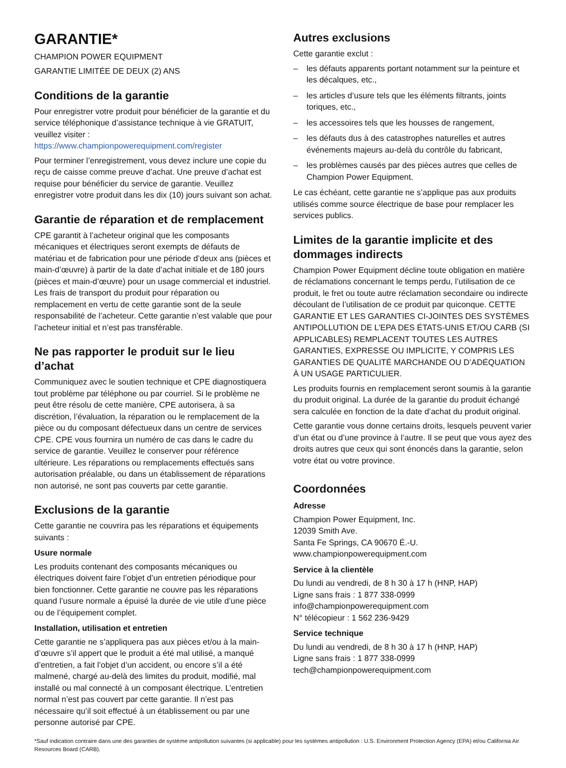GARANTIE*
CHAMPION POWER EQUIPMENT
GARANTIE LIMITÉE DE DEUX (2) ANS
Conditions de la garantie
Pour enregistrer votre produit pour bénéficier de la garantie et du service téléphonique d’assistance technique à vie GRATUIT, veuillez visiter :
https://www.championpowerequipment.com/register
Pour terminer l’enregistrement, vous devez inclure une copie du reçu de caisse comme preuve d’achat. Une preuve d’achat est requise pour bénéficier du service de garantie. Veuillez enregistrer votre produit dans les dix (10) jours suivant son achat.
Garantie de réparation et de remplacement
CPE garantit à l’acheteur original que les composants mécaniques et électriques seront exempts de défauts de matériau et de fabrication pour une période d’deux ans (pièces et main-d’œuvre) à partir de la date d’achat initiale et de 180 jours (pièces et main-d’œuvre) pour un usage commercial et industriel. Les frais de transport du produit pour réparation ou remplacement en vertu de cette garantie sont de la seule responsabilité de l’acheteur. Cette garantie n’est valable que pour l’acheteur initial et n’est pas transférable.
Ne pas rapporter le produit sur le lieu d’achat
Communiquez avec le soutien technique et CPE diagnostiquera tout problème par téléphone ou par courriel. Si le problème ne peut être résolu de cette manière, CPE autorisera, à sa discrétion, l’évaluation, la réparation ou le remplacement de la pièce ou du composant défectueux dans un centre de services CPE. CPE vous fournira un numéro de cas dans le cadre du service de garantie. Veuillez le conserver pour référence ultérieure. Les réparations ou remplacements effectués sans autorisation préalable, ou dans un établissement de réparations non autorisé, ne sont pas couverts par cette garantie.
Exclusions de la garantie
Cette garantie ne couvrira pas les réparations et équipements suivants :
Usure normale
Les produits contenant des composants mécaniques ou électriques doivent faire l’objet d’un entretien périodique pour bien fonctionner. Cette garantie ne couvre pas les réparations quand l’usure normale a épuisé la durée de vie utile d’une pièce ou de l’équipement complet.
Installation, utilisation et entretien
Cette garantie ne s’appliquera pas aux pièces et/ou à la main-d’œuvre s’il appert que le produit a été mal utilisé, a manqué d’entretien, a fait l’objet d’un accident, ou encore s’il a été malmené, chargé au-delà des limites du produit, modifié, mal installé ou mal connecté à un composant électrique. L’entretien normal n’est pas couvert par cette garantie. Il n’est pas nécessaire qu’il soit effectué à un établissement ou par une personne autorisé par CPE.
Autres exclusions
Cette garantie exclut :
– les défauts apparents portant notamment sur la peinture et les décalques, etc.,
– les articles d’usure tels que les éléments filtrants, joints toriques, etc.,
– les accessoires tels que les housses de rangement,
– les défauts dus à des catastrophes naturelles et autres événements majeurs au-delà du contrôle du fabricant,
– les problèmes causés par des pièces autres que celles de Champion Power Equipment.
Le cas échéant, cette garantie ne s’applique pas aux produits utilisés comme source électrique de base pour remplacer les services publics.
Limites de la garantie implicite et des dommages indirects
Champion Power Equipment décline toute obligation en matière de réclamations concernant le temps perdu, l’utilisation de ce produit, le fret ou toute autre réclamation secondaire ou indirecte découlant de l’utilisation de ce produit par quiconque. CETTE GARANTIE ET LES GARANTIES CI-JOINTES DES SYSTÈMES ANTIPOLLUTION DE L’EPA DES ÉTATS-UNIS ET/OU CARB (SI APPLICABLES) REMPLACENT TOUTES LES AUTRES GARANTIES, EXPRESSE OU IMPLICITE, Y COMPRIS LES GARANTIES DE QUALITÉ MARCHANDE OU D’ADÉQUATION À UN USAGE PARTICULIER.
Les produits fournis en remplacement seront soumis à la garantie du produit original. La durée de la garantie du produit échangé sera calculée en fonction de la date d’achat du produit original.
Cette garantie vous donne certains droits, lesquels peuvent varier d’un état ou d’une province à l’autre. Il se peut que vous ayez des droits autres que ceux qui sont énoncés dans la garantie, selon votre état ou votre province.
Coordonnées
Adresse
Champion Power Equipment, Inc.
12039 Smith Ave.
Santa Fe Springs, CA 90670 É.-U.
www.championpowerequipment.com
Service à la clientèle
Du lundi au vendredi, de 8 h 30 à 17 h (HNP, HAP)
Ligne sans frais : 1 877 338-0999
info@championpowerequipment.com
N° télécopieur : 1 562 236-9429
Service technique
Du lundi au vendredi, de 8 h 30 à 17 h (HNP, HAP)
Ligne sans frais : 1 877 338-0999
tech@championpowerequipment.com
*Sauf indication contraire dans une des garanties de système antipollution suivantes (si applicable) pour les systèmes antipollution : U.S. Environment Protection Agency (EPA) et/ou California Air Resources Board (CARB).